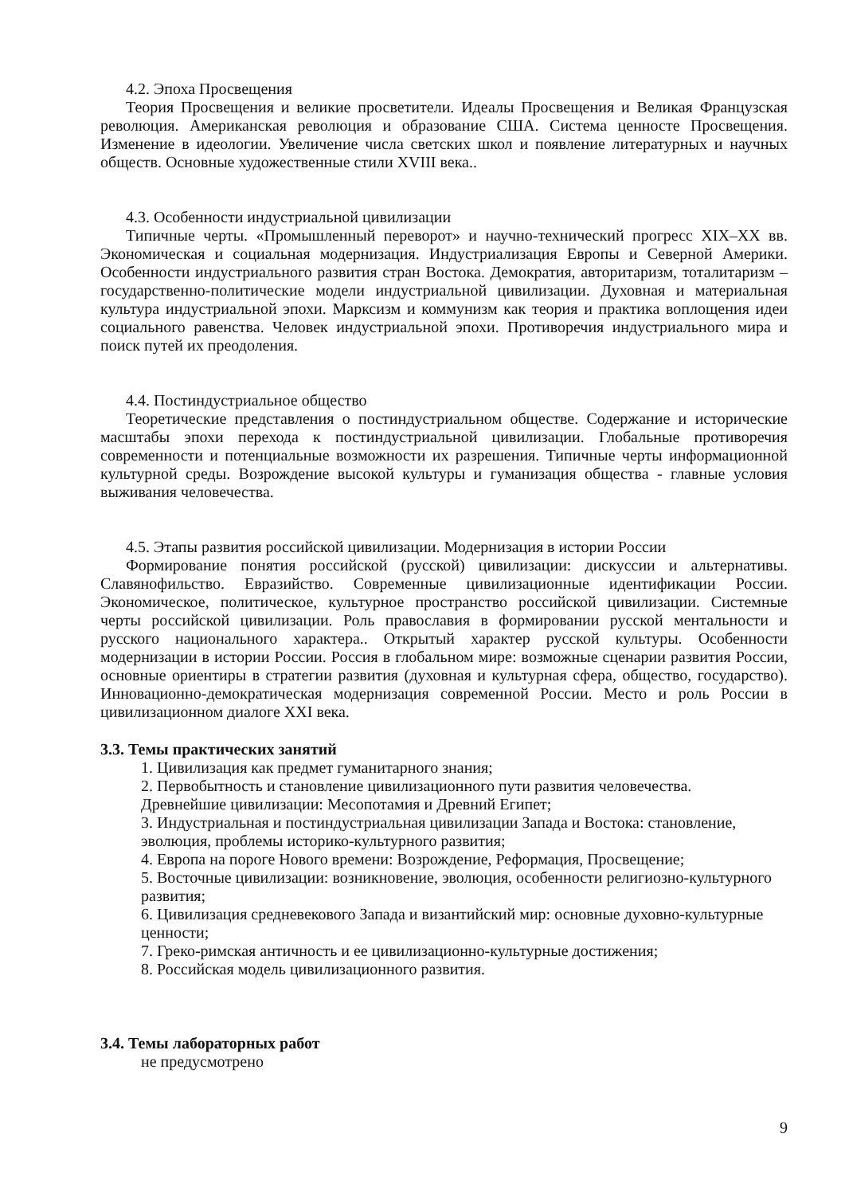4.2. Эпоха Просвещения
Теория Просвещения и великие просветители. Идеалы Просвещения и Великая Французская революция. Американская революция и образование США. Система ценносте Просвещения. Изменение в идеологии. Увеличение числа светских школ и появление литературных и научных обществ. Основные художественные стили XVIII века..
4.3. Особенности индустриальной цивилизации
Типичные черты. «Промышленный переворот» и научно-технический прогресс XIX–XX вв. Экономическая и социальная модернизация. Индустриализация Европы и Северной Америки. Особенности индустриального развития стран Востока. Демократия, авторитаризм, тоталитаризм –государственно-политические модели индустриальной цивилизации. Духовная и материальная культура индустриальной эпохи. Марксизм и коммунизм как теория и практика воплощения идеи социального равенства. Человек индустриальной эпохи. Противоречия индустриального мира и поиск путей их преодоления.
4.4. Постиндустриальное общество
Теоретические представления о постиндустриальном обществе. Содержание и исторические масштабы эпохи перехода к постиндустриальной цивилизации. Глобальные противоречия современности и потенциальные возможности их разрешения. Типичные черты информационной культурной среды. Возрождение высокой культуры и гуманизация общества - главные условия выживания человечества.
4.5. Этапы развития российской цивилизации. Модернизация в истории России
Формирование понятия российской (русской) цивилизации: дискуссии и альтернативы. Славянофильство. Евразийство. Современные цивилизационные идентификации России. Экономическое, политическое, культурное пространство российской цивилизации. Системные черты российской цивилизации. Роль православия в формировании русской ментальности и русского национального характера.. Открытый характер русской культуры. Особенности модернизации в истории России. Россия в глобальном мире: возможные сценарии развития России, основные ориентиры в стратегии развития (духовная и культурная сфера, общество, государство). Инновационно-демократическая модернизация современной России. Место и роль России в цивилизационном диалоге XXI века.
3.3. Темы практических занятий
1. Цивилизация как предмет гуманитарного знания;
2. Первобытность и становление цивилизационного пути развития человечества.
Древнейшие цивилизации: Месопотамия и Древний Египет;
3. Индустриальная и постиндустриальная цивилизации Запада и Востока: становление, эволюция, проблемы историко-культурного развития;
4. Европа на пороге Нового времени: Возрождение, Реформация, Просвещение;
5. Восточные цивилизации: возникновение, эволюция, особенности религиозно-культурного развития;
6. Цивилизация средневекового Запада и византийский мир: основные духовно-культурные ценности;
7. Греко-римская античность и ее цивилизационно-культурные достижения;
8. Российская модель цивилизационного развития.
3.4. Темы лабораторных работ
не предусмотрено
9